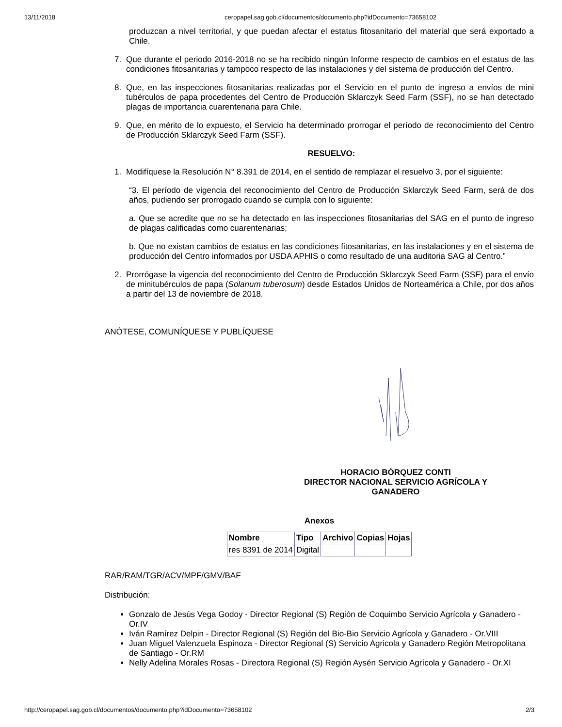13/11/2018 ceropapel.sag.gob.cl/documentos/documento.php?idDocumento=73658102
produzcan a nivel territorial, y que puedan afectar el estatus fitosanitario del material que será exportado a Chile.
7. Que durante el periodo 2016-2018 no se ha recibido ningún Informe respecto de cambios en el estatus de las condiciones fitosanitarias y tampoco respecto de las instalaciones y del sistema de producción del Centro.
8. Que, en las inspecciones fitosanitarias realizadas por el Servicio en el punto de ingreso a envíos de mini tubérculos de papa procedentes del Centro de Producción Sklarczyk Seed Farm (SSF), no se han detectado plagas de importancia cuarentenaria para Chile.
9. Que, en mérito de lo expuesto, el Servicio ha determinado prorrogar el período de reconocimiento del Centro de Producción Sklarczyk Seed Farm (SSF).
RESUELVO:
1. Modifíquese la Resolución N° 8.391 de 2014, en el sentido de remplazar el resuelvo 3, por el siguiente:
“3. El período de vigencia del reconocimiento del Centro de Producción Sklarczyk Seed Farm, será de dos años, pudiendo ser prorrogado cuando se cumpla con lo siguiente:
a. Que se acredite que no se ha detectado en las inspecciones fitosanitarias del SAG en el punto de ingreso de plagas calificadas como cuarentenarias;
b. Que no existan cambios de estatus en las condiciones fitosanitarias, en las instalaciones y en el sistema de producción del Centro informados por USDA APHIS o como resultado de una auditoria SAG al Centro.”
2. Prorrógase la vigencia del reconocimiento del Centro de Producción Sklarczyk Seed Farm (SSF) para el envío de minitubérculos de papa (Solanum tuberosum) desde Estados Unidos de Norteamérica a Chile, por dos años a partir del 13 de noviembre de 2018.
ANÓTESE, COMUNÍQUESE Y PUBLÍQUESE
HORACIO BÓRQUEZ CONTI
DIRECTOR NACIONAL SERVICIO AGRÍCOLA Y GANADERO
Anexos
| Nombre | Tipo | Archivo | Copias | Hojas |
| --- | --- | --- | --- | --- |
| res 8391 de 2014 | Digital | | | |
RAR/RAM/TGR/ACV/MPF/GMV/BAF
Distribución:
Gonzalo de Jesús Vega Godoy - Director Regional (S) Región de Coquimbo Servicio Agrícola y Ganadero - Or.IV
Iván Ramírez Delpin - Director Regional (S) Región del Bio-Bio Servicio Agrícola y Ganadero - Or.VIII
Juan Miguel Valenzuela Espinoza - Director Regional (S) Servicio Agricola y Ganadero Región Metropolitana de Santiago - Or.RM
Nelly Adelina Morales Rosas - Directora Regional (S) Región Aysén Servicio Agrícola y Ganadero - Or.XI
http://ceropapel.sag.gob.cl/documentos/documento.php?idDocumento=73658102 2/3